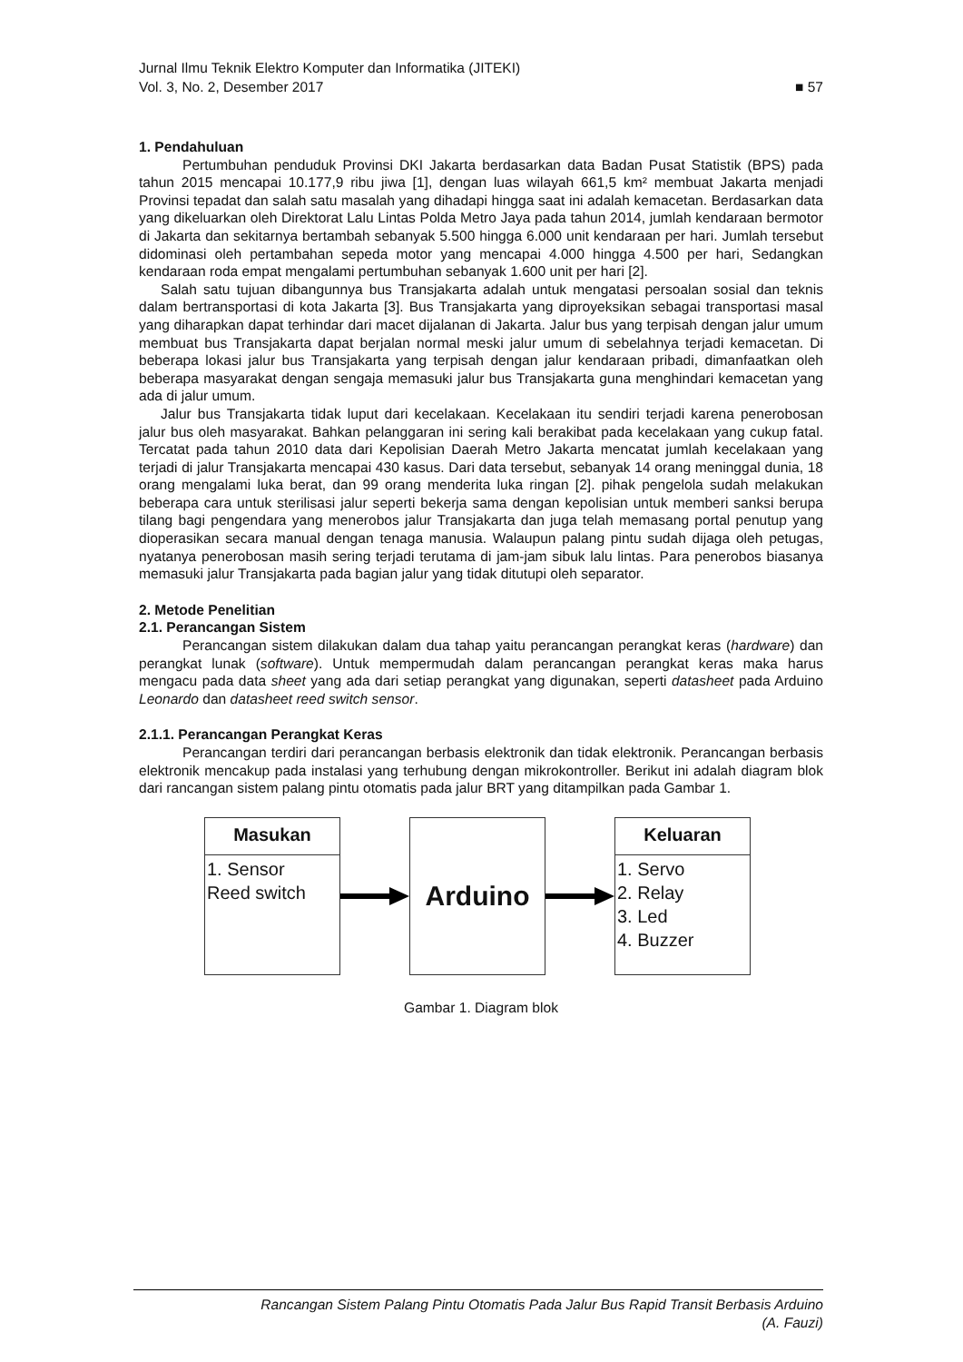Jurnal Ilmu Teknik Elektro Komputer dan Informatika (JITEKI)
Vol. 3, No. 2, Desember 2017 ■ 57
1. Pendahuluan
Pertumbuhan penduduk Provinsi DKI Jakarta berdasarkan data Badan Pusat Statistik (BPS) pada tahun 2015 mencapai 10.177,9 ribu jiwa [1], dengan luas wilayah 661,5 km² membuat Jakarta menjadi Provinsi tepadat dan salah satu masalah yang dihadapi hingga saat ini adalah kemacetan. Berdasarkan data yang dikeluarkan oleh Direktorat Lalu Lintas Polda Metro Jaya pada tahun 2014, jumlah kendaraan bermotor di Jakarta dan sekitarnya bertambah sebanyak 5.500 hingga 6.000 unit kendaraan per hari. Jumlah tersebut didominasi oleh pertambahan sepeda motor yang mencapai 4.000 hingga 4.500 per hari, Sedangkan kendaraan roda empat mengalami pertumbuhan sebanyak 1.600 unit per hari [2].
Salah satu tujuan dibangunnya bus Transjakarta adalah untuk mengatasi persoalan sosial dan teknis dalam bertransportasi di kota Jakarta [3]. Bus Transjakarta yang diproyeksikan sebagai transportasi masal yang diharapkan dapat terhindar dari macet dijalanan di Jakarta. Jalur bus yang terpisah dengan jalur umum membuat bus Transjakarta dapat berjalan normal meski jalur umum di sebelahnya terjadi kemacetan. Di beberapa lokasi jalur bus Transjakarta yang terpisah dengan jalur kendaraan pribadi, dimanfaatkan oleh beberapa masyarakat dengan sengaja memasuki jalur bus Transjakarta guna menghindari kemacetan yang ada di jalur umum.
Jalur bus Transjakarta tidak luput dari kecelakaan. Kecelakaan itu sendiri terjadi karena penerobosan jalur bus oleh masyarakat. Bahkan pelanggaran ini sering kali berakibat pada kecelakaan yang cukup fatal. Tercatat pada tahun 2010 data dari Kepolisian Daerah Metro Jakarta mencatat jumlah kecelakaan yang terjadi di jalur Transjakarta mencapai 430 kasus. Dari data tersebut, sebanyak 14 orang meninggal dunia, 18 orang mengalami luka berat, dan 99 orang menderita luka ringan [2]. pihak pengelola sudah melakukan beberapa cara untuk sterilisasi jalur seperti bekerja sama dengan kepolisian untuk memberi sanksi berupa tilang bagi pengendara yang menerobos jalur Transjakarta dan juga telah memasang portal penutup yang dioperasikan secara manual dengan tenaga manusia. Walaupun palang pintu sudah dijaga oleh petugas, nyatanya penerobosan masih sering terjadi terutama di jam-jam sibuk lalu lintas. Para penerobos biasanya memasuki jalur Transjakarta pada bagian jalur yang tidak ditutupi oleh separator.
2. Metode Penelitian
2.1. Perancangan Sistem
Perancangan sistem dilakukan dalam dua tahap yaitu perancangan perangkat keras (hardware) dan perangkat lunak (software). Untuk mempermudah dalam perancangan perangkat keras maka harus mengacu pada data sheet yang ada dari setiap perangkat yang digunakan, seperti datasheet pada Arduino Leonardo dan datasheet reed switch sensor.
2.1.1. Perancangan Perangkat Keras
Perancangan terdiri dari perancangan berbasis elektronik dan tidak elektronik. Perancangan berbasis elektronik mencakup pada instalasi yang terhubung dengan mikrokontroller. Berikut ini adalah diagram blok dari rancangan sistem palang pintu otomatis pada jalur BRT yang ditampilkan pada Gambar 1.
Masukan
1. Sensor
Reed switch
Arduino
Keluaran
1. Servo
2. Relay
3. Led
4. Buzzer
Gambar 1. Diagram blok
Rancangan Sistem Palang Pintu Otomatis Pada Jalur Bus Rapid Transit Berbasis Arduino
(A. Fauzi)